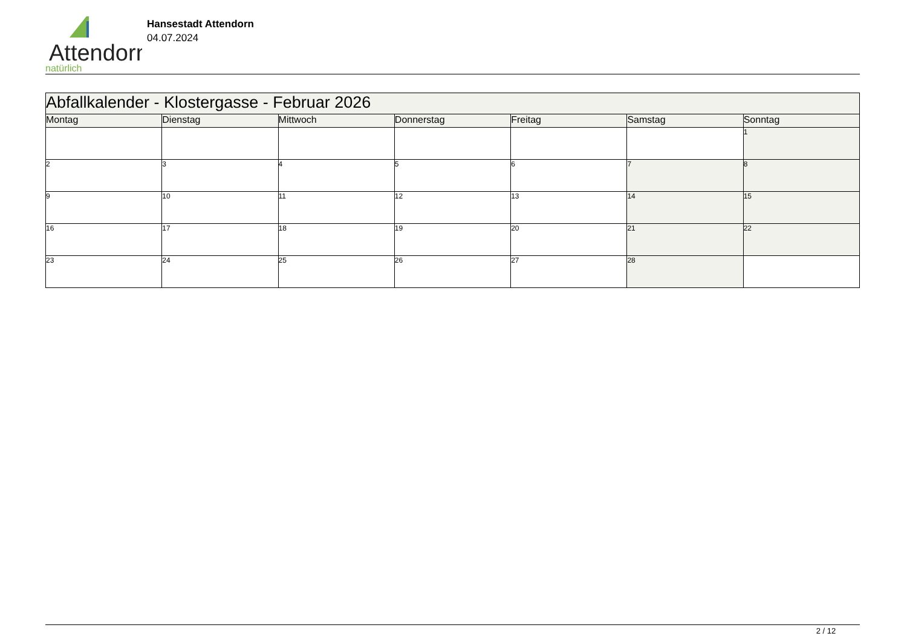Attendorn
natürlich
Hansestadt Attendorn
04.07.2024
| Abfallkalender - Klostergasse - Februar 2026 | | | | | | |
| Montag | Dienstag | Mittwoch | Donnerstag | Freitag | Samstag | Sonntag |
| | | | | | | 1 |
| 2 | 3 | 4 | 5 | 6 | 7 | 8 |
| 9 | 10 | 11 | 12 | 13 | 14 | 15 |
| 16 | 17 | 18 | 19 | 20 | 21 | 22 |
| 23 | 24 | 25 | 26 | 27 | 28 | |
2 / 12